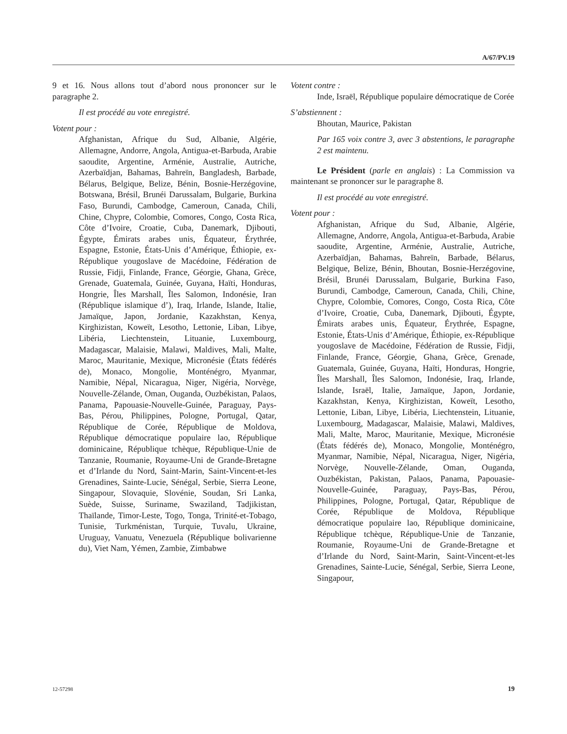A/67/PV.19
9 et 16. Nous allons tout d’abord nous prononcer sur le paragraphe 2.
Il est procédé au vote enregistré.
Votent pour :
Afghanistan, Afrique du Sud, Albanie, Algérie, Allemagne, Andorre, Angola, Antigua-et-Barbuda, Arabie saoudite, Argentine, Arménie, Australie, Autriche, Azerbaïdjan, Bahamas, Bahreïn, Bangladesh, Barbade, Bélarus, Belgique, Belize, Bénin, Bosnie-Herzégovine, Botswana, Brésil, Brunéi Darussalam, Bulgarie, Burkina Faso, Burundi, Cambodge, Cameroun, Canada, Chili, Chine, Chypre, Colombie, Comores, Congo, Costa Rica, Côte d’Ivoire, Croatie, Cuba, Danemark, Djibouti, Égypte, Émirats arabes unis, Équateur, Érythrée, Espagne, Estonie, États-Unis d’Amérique, Éthiopie, ex-République yougoslave de Macédoine, Fédération de Russie, Fidji, Finlande, France, Géorgie, Ghana, Grèce, Grenade, Guatemala, Guinée, Guyana, Haïti, Honduras, Hongrie, Îles Marshall, Îles Salomon, Indonésie, Iran (République islamique d’), Iraq, Irlande, Islande, Italie, Jamaïque, Japon, Jordanie, Kazakhstan, Kenya, Kirghizistan, Koweït, Lesotho, Lettonie, Liban, Libye, Libéria, Liechtenstein, Lituanie, Luxembourg, Madagascar, Malaisie, Malawi, Maldives, Mali, Malte, Maroc, Mauritanie, Mexique, Micronésie (États fédérés de), Monaco, Mongolie, Monténégro, Myanmar, Namibie, Népal, Nicaragua, Niger, Nigéria, Norvège, Nouvelle-Zélande, Oman, Ouganda, Ouzbékistan, Palaos, Panama, Papouasie-Nouvelle-Guinée, Paraguay, Pays-Bas, Pérou, Philippines, Pologne, Portugal, Qatar, République de Corée, République de Moldova, République démocratique populaire lao, République dominicaine, République tchèque, République-Unie de Tanzanie, Roumanie, Royaume-Uni de Grande-Bretagne et d’Irlande du Nord, Saint-Marin, Saint-Vincent-et-les Grenadines, Sainte-Lucie, Sénégal, Serbie, Sierra Leone, Singapour, Slovaquie, Slovénie, Soudan, Sri Lanka, Suède, Suisse, Suriname, Swaziland, Tadjikistan, Thaïlande, Timor-Leste, Togo, Tonga, Trinité-et-Tobago, Tunisie, Turkménistan, Turquie, Tuvalu, Ukraine, Uruguay, Vanuatu, Venezuela (République bolivarienne du), Viet Nam, Yémen, Zambie, Zimbabwe
Votent contre :
Inde, Israël, République populaire démocratique de Corée
S’abstiennent :
Bhoutan, Maurice, Pakistan
Par 165 voix contre 3, avec 3 abstentions, le paragraphe 2 est maintenu.
Le Président (parle en anglais) : La Commission va maintenant se prononcer sur le paragraphe 8.
Il est procédé au vote enregistré.
Votent pour :
Afghanistan, Afrique du Sud, Albanie, Algérie, Allemagne, Andorre, Angola, Antigua-et-Barbuda, Arabie saoudite, Argentine, Arménie, Australie, Autriche, Azerbaïdjan, Bahamas, Bahreïn, Barbade, Bélarus, Belgique, Belize, Bénin, Bhoutan, Bosnie-Herzégovine, Brésil, Brunéi Darussalam, Bulgarie, Burkina Faso, Burundi, Cambodge, Cameroun, Canada, Chili, Chine, Chypre, Colombie, Comores, Congo, Costa Rica, Côte d’Ivoire, Croatie, Cuba, Danemark, Djibouti, Égypte, Émirats arabes unis, Équateur, Érythrée, Espagne, Estonie, États-Unis d’Amérique, Éthiopie, ex-République yougoslave de Macédoine, Fédération de Russie, Fidji, Finlande, France, Géorgie, Ghana, Grèce, Grenade, Guatemala, Guinée, Guyana, Haïti, Honduras, Hongrie, Îles Marshall, Îles Salomon, Indonésie, Iraq, Irlande, Islande, Israël, Italie, Jamaïque, Japon, Jordanie, Kazakhstan, Kenya, Kirghizistan, Koweït, Lesotho, Lettonie, Liban, Libye, Libéria, Liechtenstein, Lituanie, Luxembourg, Madagascar, Malaisie, Malawi, Maldives, Mali, Malte, Maroc, Mauritanie, Mexique, Micronésie (États fédérés de), Monaco, Mongolie, Monténégro, Myanmar, Namibie, Népal, Nicaragua, Niger, Nigéria, Norvège, Nouvelle-Zélande, Oman, Ouganda, Ouzbékistan, Pakistan, Palaos, Panama, Papouasie-Nouvelle-Guinée, Paraguay, Pays-Bas, Pérou, Philippines, Pologne, Portugal, Qatar, République de Corée, République de Moldova, République démocratique populaire lao, République dominicaine, République tchèque, République-Unie de Tanzanie, Roumanie, Royaume-Uni de Grande-Bretagne et d’Irlande du Nord, Saint-Marin, Saint-Vincent-et-les Grenadines, Sainte-Lucie, Sénégal, Serbie, Sierra Leone, Singapour,
12-57298 19